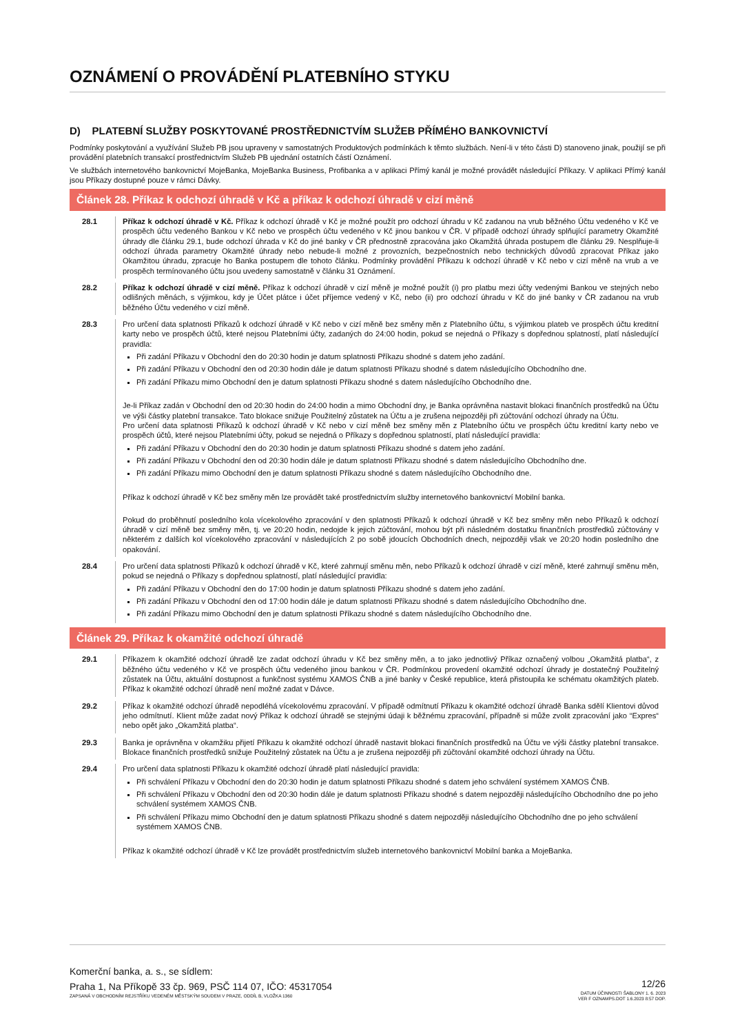OZNÁMENÍ O PROVÁDĚNÍ PLATEBNÍHO STYKU
D) PLATEBNÍ SLUŽBY POSKYTOVANÉ PROSTŘEDNICTVÍM SLUŽEB PŘÍMÉHO BANKOVNICTVÍ
Podmínky poskytování a využívání Služeb PB jsou upraveny v samostatných Produktových podmínkách k těmto službách. Není-li v této části D) stanoveno jinak, použijí se při provádění platebních transakcí prostřednictvím Služeb PB ujednání ostatních částí Oznámení.
Ve službách internetového bankovnictví MojeBanka, MojeBanka Business, Profibanka a v aplikaci Přímý kanál je možné provádět následující Příkazy. V aplikaci Přímý kanál jsou Příkazy dostupné pouze v rámci Dávky.
Článek 28. Příkaz k odchozí úhradě v Kč a příkaz k odchozí úhradě v cizí měně
28.1 Příkaz k odchozí úhradě v Kč. Příkaz k odchozí úhradě v Kč je možné použít pro odchozí úhradu v Kč zadanou na vrub běžného Účtu vedeného v Kč ve prospěch účtu vedeného Bankou v Kč nebo ve prospěch účtu vedeného v Kč jinou bankou v ČR. V případě odchozí úhrady splňující parametry Okamžité úhrady dle článku 29.1, bude odchozí úhrada v Kč do jiné banky v ČR přednostně zpracována jako Okamžitá úhrada postupem dle článku 29. Nesplňuje-li odchozí úhrada parametry Okamžité úhrady nebo nebude-li možné z provozních, bezpečnostních nebo technických důvodů zpracovat Příkaz jako Okamžitou úhradu, zpracuje ho Banka postupem dle tohoto článku. Podmínky provádění Příkazu k odchozí úhradě v Kč nebo v cizí měně na vrub a ve prospěch termínovaného účtu jsou uvedeny samostatně v článku 31 Oznámení.
28.2 Příkaz k odchozí úhradě v cizí měně. Příkaz k odchozí úhradě v cizí měně je možné použít (i) pro platbu mezi účty vedenými Bankou ve stejných nebo odlišných měnách, s výjimkou, kdy je Účet plátce i účet příjemce vedený v Kč, nebo (ii) pro odchozí úhradu v Kč do jiné banky v ČR zadanou na vrub běžného Účtu vedeného v cizí měně.
28.3 Pro určení data splatnosti Příkazů k odchozí úhradě v Kč nebo v cizí měně bez směny měn z Platebního účtu, s výjimkou plateb ve prospěch účtu kreditní karty nebo ve prospěch účtů, které nejsou Platebními účty, zadaných do 24:00 hodin, pokud se nejedná o Příkazy s dopřednou splatností, platí následující pravidla:
Při zadání Příkazu v Obchodní den do 20:30 hodin je datum splatnosti Příkazu shodné s datem jeho zadání.
Při zadání Příkazu v Obchodní den od 20:30 hodin dále je datum splatnosti Příkazu shodné s datem následujícího Obchodního dne.
Při zadání Příkazu mimo Obchodní den je datum splatnosti Příkazu shodné s datem následujícího Obchodního dne.
Je-li Příkaz zadán v Obchodní den od 20:30 hodin do 24:00 hodin a mimo Obchodní dny, je Banka oprávněna nastavit blokaci finančních prostředků na Účtu ve výši částky platební transakce. Tato blokace snižuje Použitelný zůstatek na Účtu a je zrušena nejpozději při zúčtování odchozí úhrady na Účtu.
Pro určení data splatnosti Příkazů k odchozí úhradě v Kč nebo v cizí měně bez směny měn z Platebního účtu ve prospěch účtu kreditní karty nebo ve prospěch účtů, které nejsou Platebními účty, pokud se nejedná o Příkazy s dopřednou splatností, platí následující pravidla:
Při zadání Příkazu v Obchodní den do 20:30 hodin je datum splatnosti Příkazu shodné s datem jeho zadání.
Při zadání Příkazu v Obchodní den od 20:30 hodin dále je datum splatnosti Příkazu shodné s datem následujícího Obchodního dne.
Při zadání Příkazu mimo Obchodní den je datum splatnosti Příkazu shodné s datem následujícího Obchodního dne.
Příkaz k odchozí úhradě v Kč bez směny měn lze provádět také prostřednictvím služby internetového bankovnictví Mobilní banka.
Pokud do proběhnutí posledního kola vícekolového zpracování v den splatnosti Příkazů k odchozí úhradě v Kč bez směny měn nebo Příkazů k odchozí úhradě v cizí měně bez směny měn, tj. ve 20:20 hodin, nedojde k jejich zúčtování, mohou být při následném dostatku finančních prostředků zúčtovány v některém z dalších kol vícekolového zpracování v následujících 2 po sobě jdoucích Obchodních dnech, nejpozději však ve 20:20 hodin posledního dne opakování.
28.4 Pro určení data splatnosti Příkazů k odchozí úhradě v Kč, které zahrnují směnu měn, nebo Příkazů k odchozí úhradě v cizí měně, které zahrnují směnu měn, pokud se nejedná o Příkazy s dopřednou splatností, platí následující pravidla:
Při zadání Příkazu v Obchodní den do 17:00 hodin je datum splatnosti Příkazu shodné s datem jeho zadání.
Při zadání Příkazu v Obchodní den od 17:00 hodin dále je datum splatnosti Příkazu shodné s datem následujícího Obchodního dne.
Při zadání Příkazu mimo Obchodní den je datum splatnosti Příkazu shodné s datem následujícího Obchodního dne.
Článek 29. Příkaz k okamžité odchozí úhradě
29.1 Příkazem k okamžité odchozí úhradě lze zadat odchozí úhradu v Kč bez směny měn, a to jako jednotlivý Příkaz označený volbou „Okamžitá platba“, z běžného účtu vedeného v Kč ve prospěch účtu vedeného jinou bankou v ČR. Podmínkou provedení okamžité odchozí úhrady je dostatečný Použitelný zůstatek na Účtu, aktuální dostupnost a funkčnost systému XAMOS ČNB a jiné banky v České republice, která přistoupila ke schématu okamžitých plateb. Příkaz k okamžité odchozí úhradě není možné zadat v Dávce.
29.2 Příkaz k okamžité odchozí úhradě nepodléhá vícekolovému zpracování. V případě odmítnutí Příkazu k okamžité odchozí úhradě Banka sdělí Klientovi důvod jeho odmítnutí. Klient může zadat nový Příkaz k odchozí úhradě se stejnými údaji k běžnému zpracování, případně si může zvolit zpracování jako “Expres“ nebo opět jako „Okamžitá platba“.
29.3 Banka je oprávněna v okamžiku přijetí Příkazu k okamžité odchozí úhradě nastavit blokaci finančních prostředků na Účtu ve výši částky platební transakce. Blokace finančních prostředků snižuje Použitelný zůstatek na Účtu a je zrušena nejpozději při zúčtování okamžité odchozí úhrady na Účtu.
29.4 Pro určení data splatnosti Příkazu k okamžité odchozí úhradě platí následující pravidla:
Při schválení Příkazu v Obchodní den do 20:30 hodin je datum splatnosti Příkazu shodné s datem jeho schválení systémem XAMOS ČNB.
Při schválení Příkazu v Obchodní den od 20:30 hodin dále je datum splatnosti Příkazu shodné s datem nejpozději následujícího Obchodního dne po jeho schválení systémem XAMOS ČNB.
Při schválení Příkazu mimo Obchodní den je datum splatnosti Příkazu shodné s datem nejpozději následujícího Obchodního dne po jeho schválení systémem XAMOS ČNB.
Příkaz k okamžité odchozí úhradě v Kč lze provádět prostřednictvím služeb internetového bankovnictví Mobilní banka a MojeBanka.
Komerční banka, a. s., se sídlem:
Praha 1, Na Příkopě 33 čp. 969, PSČ 114 07, IČO: 45317054
ZAPSANÁ V OBCHODNÍM REJSTŘÍKU VEDENÉM MĚSTSKÝM SOUDEM V PRAZE, ODDÍL B, VLOŽKA 1360
12/26
DATUM ÚČINNOSTI ŠABLONY 1. 6. 2023
VER F OZNAMPS.DOT 1.6.2023 8:57 DOP.